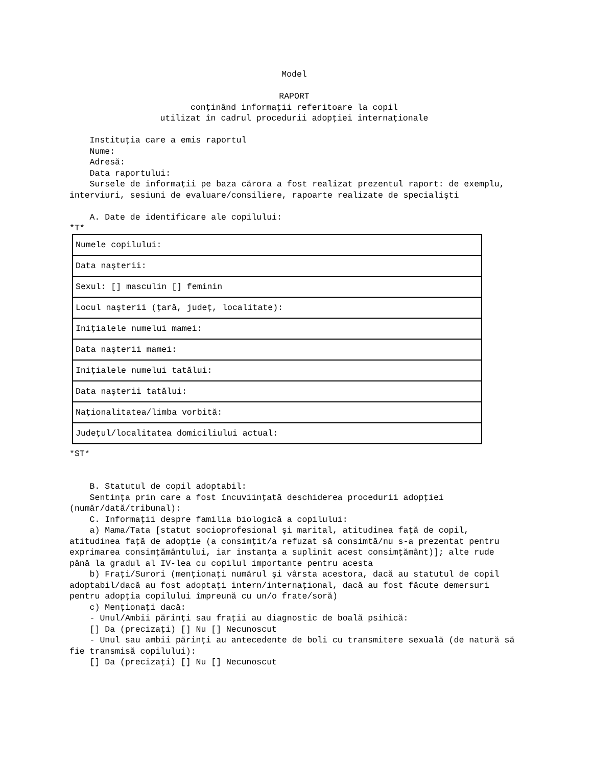Model
RAPORT
conţinând informaţii referitoare la copil
utilizat în cadrul procedurii adopţiei internaţionale
Instituţia care a emis raportul
Nume:
Adresă:
Data raportului:
Sursele de informaţii pe baza cărora a fost realizat prezentul raport: de exemplu, interviuri, sesiuni de evaluare/consiliere, rapoarte realizate de specialişti
A. Date de identificare ale copilului:
*T*
| Numele copilului: |
| Data naşterii: |
| Sexul: [] masculin [] feminin |
| Locul naşterii (ţară, judeţ, localitate): |
| Iniţialele numelui mamei: |
| Data naşterii mamei: |
| Iniţialele numelui tatălui: |
| Data naşterii tatălui: |
| Naţionalitatea/limba vorbită: |
| Judeţul/localitatea domiciliului actual: |
*ST*
B. Statutul de copil adoptabil:
Sentinţa prin care a fost încuviinţată deschiderea procedurii adopţiei (număr/dată/tribunal):
C. Informaţii despre familia biologică a copilului:
a) Mama/Tata [statut socioprofesional şi marital, atitudinea faţă de copil, atitudinea faţă de adopţie (a consimţit/a refuzat să consimtă/nu s-a prezentat pentru exprimarea consimţământului, iar instanţa a suplinit acest consimţământ)]; alte rude până la gradul al IV-lea cu copilul importante pentru acesta
b) Fraţi/Surori (menţionaţi numărul şi vârsta acestora, dacă au statutul de copil adoptabil/dacă au fost adoptaţi intern/internaţional, dacă au fost făcute demersuri pentru adopţia copilului împreună cu un/o frate/soră)
c) Menţionaţi dacă:
- Unul/Ambii părinţi sau fraţii au diagnostic de boală psihică:
[] Da (precizaţi) [] Nu [] Necunoscut
- Unul sau ambii părinţi au antecedente de boli cu transmitere sexuală (de natură să fie transmisă copilului):
[] Da (precizaţi) [] Nu [] Necunoscut